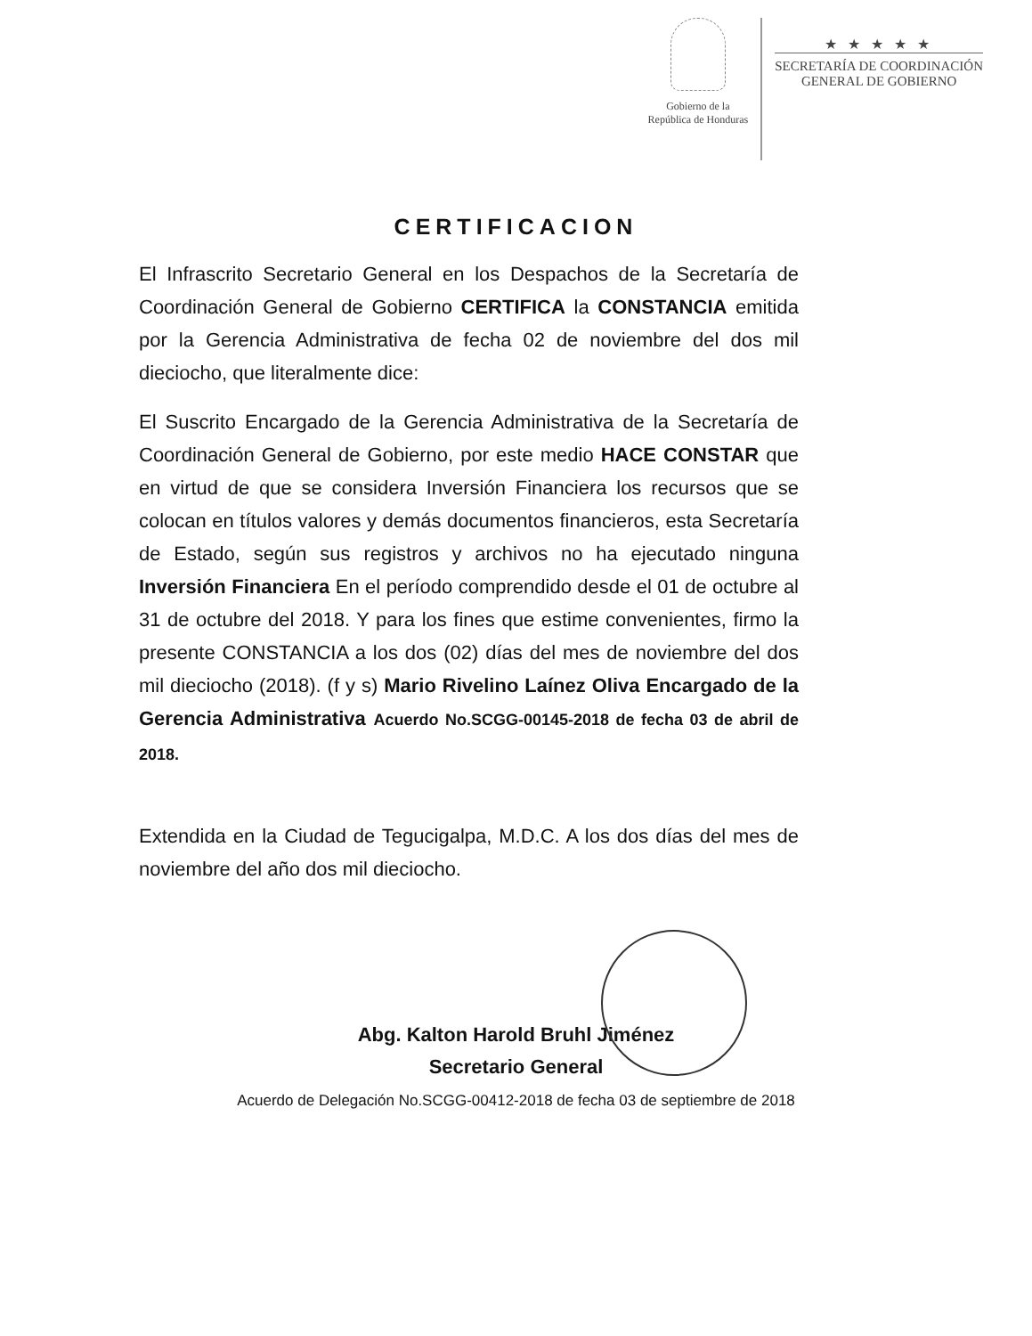Gobierno de la
República de Honduras
★ ★ ★ ★ ★
SECRETARÍA DE COORDINACIÓN
GENERAL DE GOBIERNO
CERTIFICACION
El Infrascrito Secretario General en los Despachos de la Secretaría de Coordinación General de Gobierno CERTIFICA la CONSTANCIA emitida por la Gerencia Administrativa de fecha 02 de noviembre del dos mil dieciocho, que literalmente dice:
El Suscrito Encargado de la Gerencia Administrativa de la Secretaría de Coordinación General de Gobierno, por este medio HACE CONSTAR que en virtud de que se considera Inversión Financiera los recursos que se colocan en títulos valores y demás documentos financieros, esta Secretaría de Estado, según sus registros y archivos no ha ejecutado ninguna Inversión Financiera En el período comprendido desde el 01 de octubre al 31 de octubre del 2018. Y para los fines que estime convenientes, firmo la presente CONSTANCIA a los dos (02) días del mes de noviembre del dos mil dieciocho (2018). (f y s) Mario Rivelino Laínez Oliva Encargado de la Gerencia Administrativa Acuerdo No.SCGG-00145-2018 de fecha 03 de abril de 2018.
Extendida en la Ciudad de Tegucigalpa, M.D.C. A los dos días del mes de noviembre del año dos mil dieciocho.
Abg. Kalton Harold Bruhl Jiménez
Secretario General
Acuerdo de Delegación No.SCGG-00412-2018 de fecha 03 de septiembre de 2018